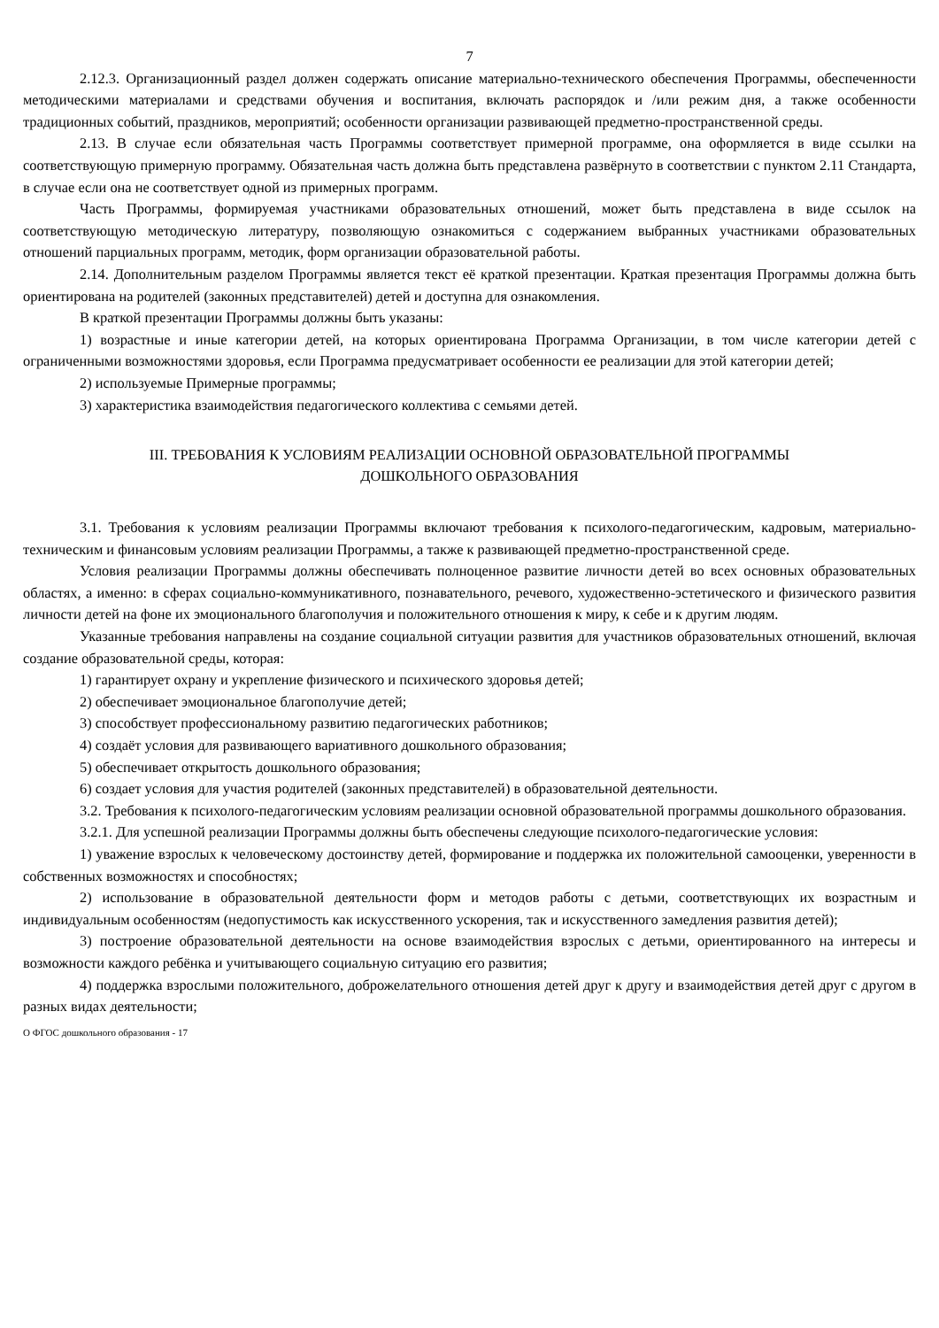7
2.12.3. Организационный раздел должен содержать описание материально-технического обеспечения Программы, обеспеченности методическими материалами и средствами обучения и воспитания, включать распорядок и /или режим дня, а также особенности традиционных событий, праздников, мероприятий; особенности организации развивающей предметно-пространственной среды.
2.13. В случае если обязательная часть Программы соответствует примерной программе, она оформляется в виде ссылки на соответствующую примерную программу. Обязательная часть должна быть представлена развёрнуто в соответствии с пунктом 2.11 Стандарта, в случае если она не соответствует одной из примерных программ.
Часть Программы, формируемая участниками образовательных отношений, может быть представлена в виде ссылок на соответствующую методическую литературу, позволяющую ознакомиться с содержанием выбранных участниками образовательных отношений парциальных программ, методик, форм организации образовательной работы.
2.14. Дополнительным разделом Программы является текст её краткой презентации. Краткая презентация Программы должна быть ориентирована на родителей (законных представителей) детей и доступна для ознакомления.
В краткой презентации Программы должны быть указаны:
1) возрастные и иные категории детей, на которых ориентирована Программа Организации, в том числе категории детей с ограниченными возможностями здоровья, если Программа предусматривает особенности ее реализации для этой категории детей;
2) используемые Примерные программы;
3) характеристика взаимодействия педагогического коллектива с семьями детей.
III. ТРЕБОВАНИЯ К УСЛОВИЯМ РЕАЛИЗАЦИИ ОСНОВНОЙ ОБРАЗОВАТЕЛЬНОЙ ПРОГРАММЫ
ДОШКОЛЬНОГО ОБРАЗОВАНИЯ
3.1. Требования к условиям реализации Программы включают требования к психолого-педагогическим, кадровым, материально-техническим и финансовым условиям реализации Программы, а также к развивающей предметно-пространственной среде.
Условия реализации Программы должны обеспечивать полноценное развитие личности детей во всех основных образовательных областях, а именно: в сферах социально-коммуникативного, познавательного, речевого, художественно-эстетического и физического развития личности детей на фоне их эмоционального благополучия и положительного отношения к миру, к себе и к другим людям.
Указанные требования направлены на создание социальной ситуации развития для участников образовательных отношений, включая создание образовательной среды, которая:
1) гарантирует охрану и укрепление физического и психического здоровья детей;
2) обеспечивает эмоциональное благополучие детей;
3) способствует профессиональному развитию педагогических работников;
4) создаёт условия для развивающего вариативного дошкольного образования;
5) обеспечивает открытость дошкольного образования;
6) создает условия для участия родителей (законных представителей) в образовательной деятельности.
3.2. Требования к психолого-педагогическим условиям реализации основной образовательной программы дошкольного образования.
3.2.1. Для успешной реализации Программы должны быть обеспечены следующие психолого-педагогические условия:
1) уважение взрослых к человеческому достоинству детей, формирование и поддержка их положительной самооценки, уверенности в собственных возможностях и способностях;
2) использование в образовательной деятельности форм и методов работы с детьми, соответствующих их возрастным и индивидуальным особенностям (недопустимость как искусственного ускорения, так и искусственного замедления развития детей);
3) построение образовательной деятельности на основе взаимодействия взрослых с детьми, ориентированного на интересы и возможности каждого ребёнка и учитывающего социальную ситуацию его развития;
4) поддержка взрослыми положительного, доброжелательного отношения детей друг к другу и взаимодействия детей друг с другом в разных видах деятельности;
О ФГОС дошкольного образования - 17